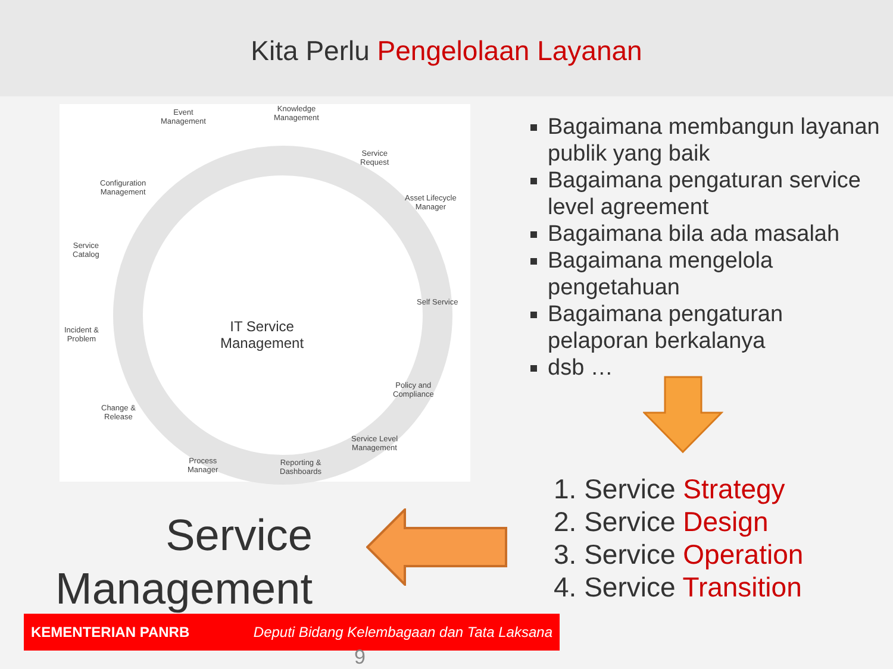Kita Perlu Pengelolaan Layanan
Event
Management
Knowledge
Management
Service
Request
Asset Lifecycle
Manager
Self Service
Policy and
Compliance
Service Level
Management
Reporting &
Dashboards
Process
Manager
Change &
Release
Incident &
Problem
Service
Catalog
Configuration
Management
IT Service
Management
Bagaimana membangun layanan publik yang baik
Bagaimana pengaturan service level agreement
Bagaimana bila ada masalah
Bagaimana mengelola pengetahuan
Bagaimana pengaturan pelaporan berkalanya
dsb …
1. Service Strategy
2. Service Design
3. Service Operation
4. Service Transition
Service
Management
KEMENTERIAN PANRB Deputi Bidang Kelembagaan dan Tata Laksana
9